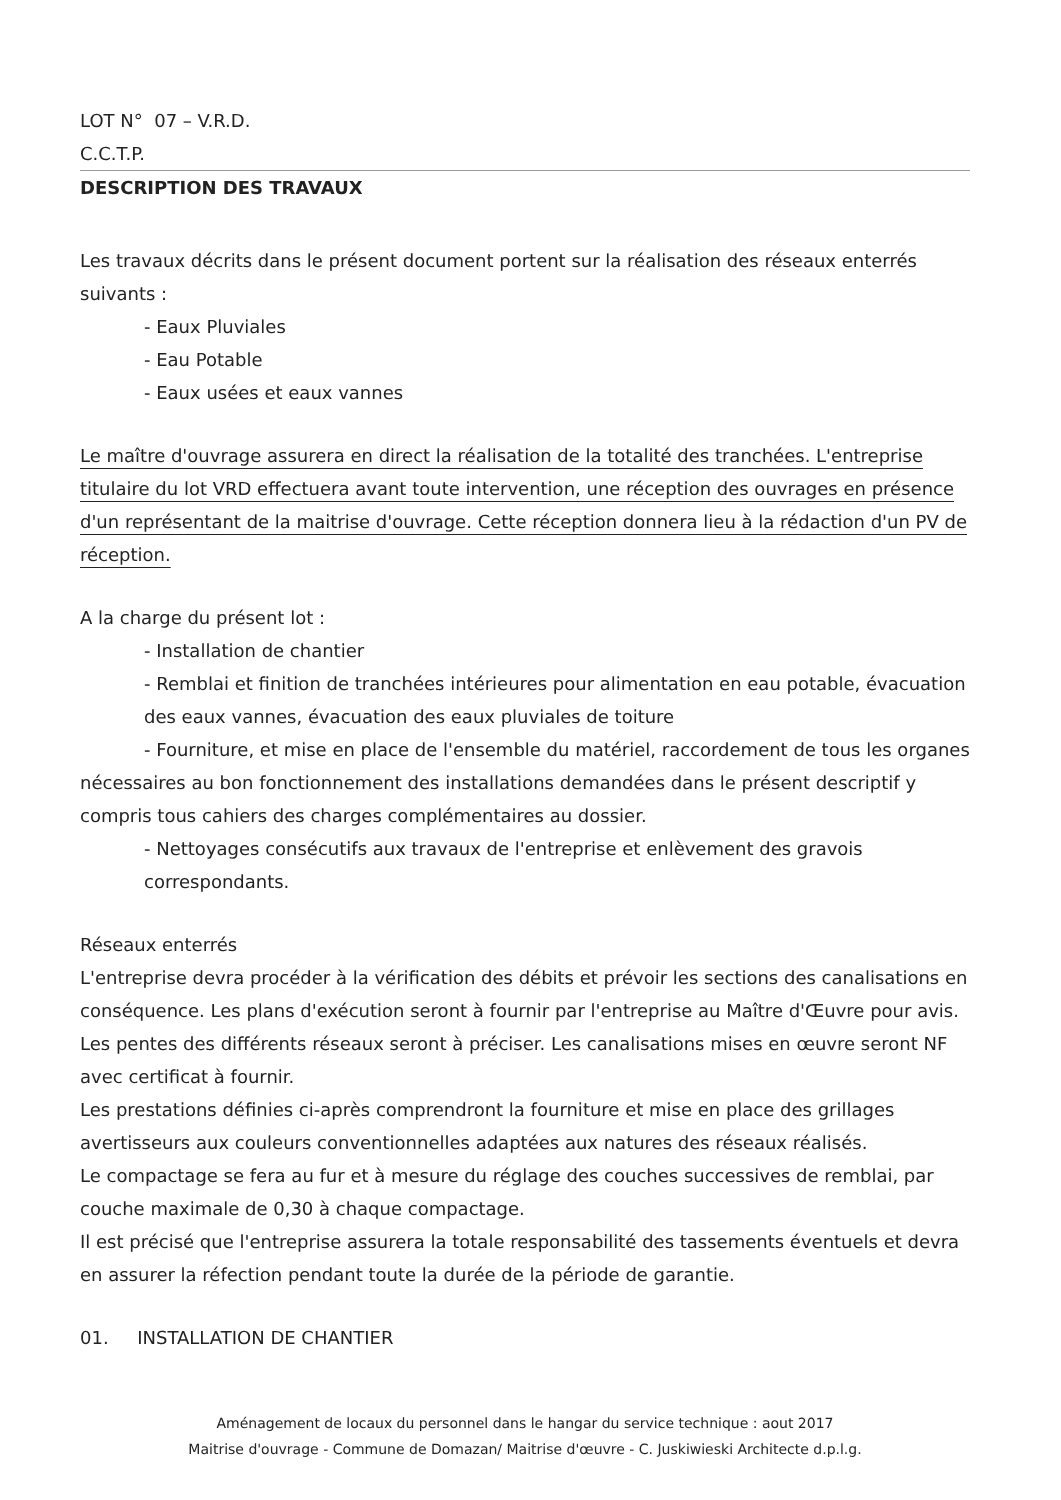LOT N° 07 – V.R.D.
C.C.T.P.
DESCRIPTION DES TRAVAUX
Les travaux décrits dans le présent document portent sur la réalisation des réseaux enterrés suivants :
- Eaux Pluviales
- Eau Potable
- Eaux usées et eaux vannes
Le maître d'ouvrage assurera en direct la réalisation de la totalité des tranchées. L'entreprise titulaire du lot VRD effectuera avant toute intervention, une réception des ouvrages en présence d'un représentant de la maitrise d'ouvrage. Cette réception donnera lieu à la rédaction d'un PV de réception.
A la charge du présent lot :
- Installation de chantier
- Remblai et finition de tranchées intérieures pour alimentation en eau potable, évacuation des eaux vannes, évacuation des eaux pluviales de toiture
- Fourniture, et mise en place de l'ensemble du matériel, raccordement de tous les organes nécessaires au bon fonctionnement des installations demandées dans le présent descriptif y compris tous cahiers des charges complémentaires au dossier.
- Nettoyages consécutifs aux travaux de l'entreprise et enlèvement des gravois correspondants.
Réseaux enterrés
L'entreprise devra procéder à la vérification des débits et prévoir les sections des canalisations en conséquence. Les plans d'exécution seront à fournir par l'entreprise au Maître d'Œuvre pour avis. Les pentes des différents réseaux seront à préciser. Les canalisations mises en œuvre seront NF avec certificat à fournir.
Les prestations définies ci-après comprendront la fourniture et mise en place des grillages avertisseurs aux couleurs conventionnelles adaptées aux natures des réseaux réalisés.
Le compactage se fera au fur et à mesure du réglage des couches successives de remblai, par couche maximale de 0,30 à chaque compactage.
Il est précisé que l'entreprise assurera la totale responsabilité des tassements éventuels et devra en assurer la réfection pendant toute la durée de la période de garantie.
01. INSTALLATION DE CHANTIER
Aménagement de locaux du personnel dans le hangar du service technique : aout 2017
Maitrise d'ouvrage - Commune de Domazan/ Maitrise d'œuvre - C. Juskiwieski Architecte d.p.l.g.